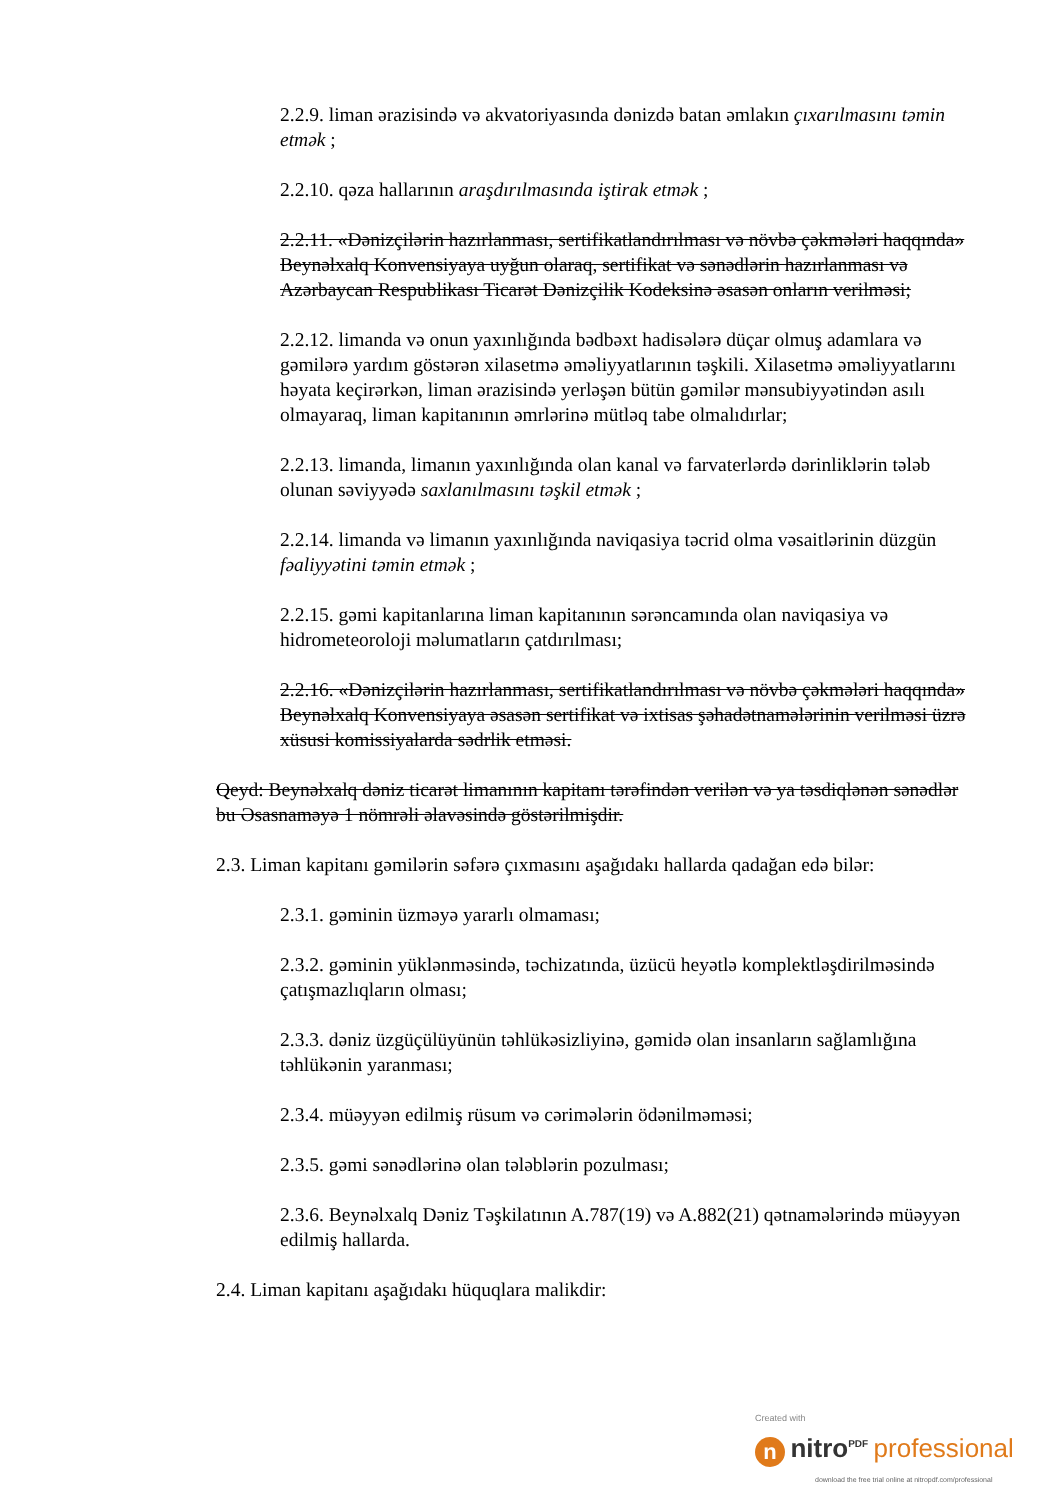2.2.9. liman ərazisində və akvatoriyasında dənizdə batan əmlakın çıxarılmasını təmin etmək ;
2.2.10. qəza hallarının araşdırılmasında iştirak etmək ;
2.2.11. «Dənizçilərin hazırlanması, sertifikatlandırılması və növbə çəkmələri haqqında» Beynəlxalq Konvensiyaya uyğun olaraq, sertifikat və sənədlərin hazırlanması və Azərbaycan Respublikası Ticarət Dənizçilik Kodeksinə əsasən onların verilməsi;
2.2.12. limanda və onun yaxınlığında bədbəxt hadisələrə düçar olmuş adamlara və gəmilərə yardım göstərən xilasetmə əməliyyatlarının təşkili. Xilasetmə əməliyyatlarını həyata keçirərkən, liman ərazisində yerləşən bütün gəmilər mənsubiyyətindən asılı olmayaraq, liman kapitanının əmrlərinə mütləq tabe olmalıdırlar;
2.2.13. limanda, limanın yaxınlığında olan kanal və farvaterlərdə dərinliklərin tələb olunan səviyyədə saxlanılmasını təşkil etmək ;
2.2.14. limanda və limanın yaxınlığında naviqasiya təcrid olma vəsaitlərinin düzgün fəaliyyətini təmin etmək ;
2.2.15. gəmi kapitanlarına liman kapitanının sərəncamında olan naviqasiya və hidrometeoroloji məlumatların çatdırılması;
2.2.16. «Dənizçilərin hazırlanması, sertifikatlandırılması və növbə çəkmələri haqqında» Beynəlxalq Konvensiyaya əsasən sertifikat və ixtisas şəhadətnamələrinin verilməsi üzrə xüsusi komissiyalarda sədrlik etməsi.
Qeyd: Beynəlxalq dəniz ticarət limanının kapitanı tərəfindən verilən və ya təsdiqlənən sənədlər bu Əsasnaməyə 1 nömrəli əlavəsində göstərilmişdir.
2.3. Liman kapitanı gəmilərin səfərə çıxmasını aşağıdakı hallarda qadağan edə bilər:
2.3.1. gəminin üzməyə yararlı olmaması;
2.3.2. gəminin yüklənməsində, təchizatında, üzücü heyətlə komplektləşdirilməsində çatışmazlıqların olması;
2.3.3. dəniz üzgüçülüyünün təhlükəsizliyinə, gəmidə olan insanların sağlamlığına təhlükənin yaranması;
2.3.4. müəyyən edilmiş rüsum və cərimələrin ödənilməməsi;
2.3.5. gəmi sənədlərinə olan tələblərin pozulması;
2.3.6. Beynəlxalq Dəniz Təşkilatının A.787(19) və A.882(21) qətnamələrində müəyyən edilmiş hallarda.
2.4. Liman kapitanı aşağıdakı hüquqlara malikdir:
Created with
n nitro<sup>PDF</sup> professional
download the free trial online at nitropdf.com/professional